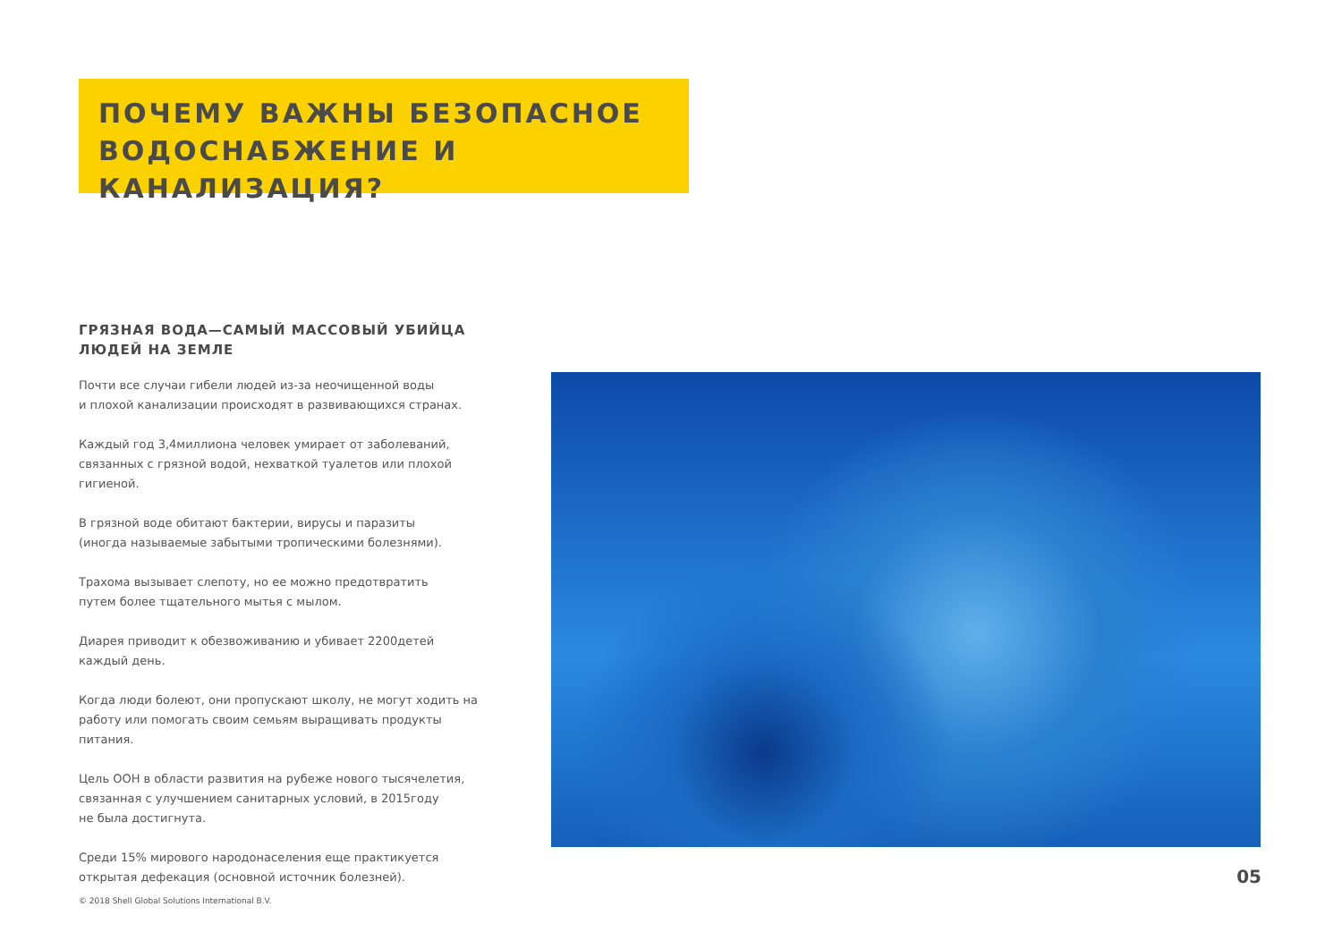ПОЧЕМУ ВАЖНЫ БЕЗОПАСНОЕ ВОДОСНАБЖЕНИЕ И КАНАЛИЗАЦИЯ?
ГРЯЗНАЯ ВОДА—САМЫЙ МАССОВЫЙ УБИЙЦА
ЛЮДЕЙ НА ЗЕМЛЕ
Почти все случаи гибели людей из-за неочищенной воды
и плохой канализации происходят в развивающихся странах.
Каждый год 3,4миллиона человек умирает от заболеваний,
связанных с грязной водой, нехваткой туалетов или плохой гигиеной.
В грязной воде обитают бактерии, вирусы и паразиты
(иногда называемые забытыми тропическими болезнями).
Трахома вызывает слепоту, но ее можно предотвратить
путем более тщательного мытья с мылом.
Диарея приводит к обезвоживанию и убивает 2200детей
каждый день.
Когда люди болеют, они пропускают школу, не могут ходить на
работу или помогать своим семьям выращивать продукты питания.
Цель ООН в области развития на рубеже нового тысячелетия,
связанная с улучшением санитарных условий, в 2015году
не была достигнута.
Среди 15% мирового народонаселения еще практикуется
открытая дефекация (основной источник болезней).
05
© 2018 Shell Global Solutions International B.V.